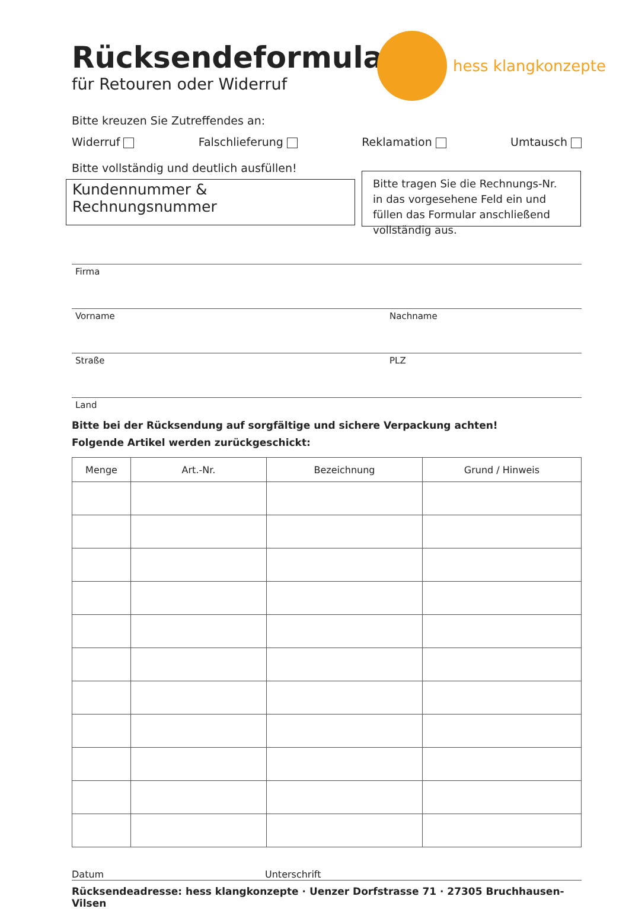Rücksendeformular
für Retouren oder Widerruf
hess klangkonzepte
Bitte kreuzen Sie Zutreffendes an:
Widerruf Falschlieferung Reklamation Umtausch
Bitte vollständig und deutlich ausfüllen!
Kundennummer & Rechnungsnummer
Bitte tragen Sie die Rechnungs-Nr. in das vorgesehene Feld ein und füllen das Formular anschließend vollständig aus.
Firma
Vorname Nachname
Straße PLZ
Land
Bitte bei der Rücksendung auf sorgfältige und sichere Verpackung achten!
Folgende Artikel werden zurückgeschickt:
| Menge | Art.-Nr. | Bezeichnung | Grund / Hinweis |
| --- | --- | --- | --- |
Datum Unterschrift
Rücksendeadresse: hess klangkonzepte · Uenzer Dorfstrasse 71 · 27305 Bruchhausen-Vilsen